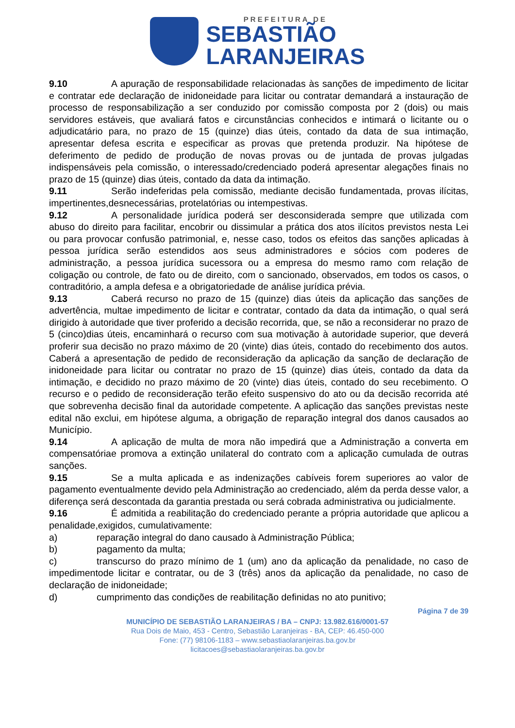PREFEITURA DE
SEBASTIÃO
LARANJEIRAS
9.10 A apuração de responsabilidade relacionadas às sanções de impedimento de licitar e contratar ede declaração de inidoneidade para licitar ou contratar demandará a instauração de processo de responsabilização a ser conduzido por comissão composta por 2 (dois) ou mais servidores estáveis, que avaliará fatos e circunstâncias conhecidos e intimará o licitante ou o adjudicatário para, no prazo de 15 (quinze) dias úteis, contado da data de sua intimação, apresentar defesa escrita e especificar as provas que pretenda produzir. Na hipótese de deferimento de pedido de produção de novas provas ou de juntada de provas julgadas indispensáveis pela comissão, o interessado/credenciado poderá apresentar alegações finais no prazo de 15 (quinze) dias úteis, contado da data da intimação.
9.11 Serão indeferidas pela comissão, mediante decisão fundamentada, provas ilícitas, impertinentes,desnecessárias, protelatórias ou intempestivas.
9.12 A personalidade jurídica poderá ser desconsiderada sempre que utilizada com abuso do direito para facilitar, encobrir ou dissimular a prática dos atos ilícitos previstos nesta Lei ou para provocar confusão patrimonial, e, nesse caso, todos os efeitos das sanções aplicadas à pessoa jurídica serão estendidos aos seus administradores e sócios com poderes de administração, a pessoa jurídica sucessora ou a empresa do mesmo ramo com relação de coligação ou controle, de fato ou de direito, com o sancionado, observados, em todos os casos, o contraditório, a ampla defesa e a obrigatoriedade de análise jurídica prévia.
9.13 Caberá recurso no prazo de 15 (quinze) dias úteis da aplicação das sanções de advertência, multae impedimento de licitar e contratar, contado da data da intimação, o qual será dirigido à autoridade que tiver proferido a decisão recorrida, que, se não a reconsiderar no prazo de 5 (cinco)dias úteis, encaminhará o recurso com sua motivação à autoridade superior, que deverá proferir sua decisão no prazo máximo de 20 (vinte) dias úteis, contado do recebimento dos autos. Caberá a apresentação de pedido de reconsideração da aplicação da sanção de declaração de inidoneidade para licitar ou contratar no prazo de 15 (quinze) dias úteis, contado da data da intimação, e decidido no prazo máximo de 20 (vinte) dias úteis, contado do seu recebimento. O recurso e o pedido de reconsideração terão efeito suspensivo do ato ou da decisão recorrida até que sobrevenha decisão final da autoridade competente. A aplicação das sanções previstas neste edital não exclui, em hipótese alguma, a obrigação de reparação integral dos danos causados ao Município.
9.14 A aplicação de multa de mora não impedirá que a Administração a converta em compensatóriae promova a extinção unilateral do contrato com a aplicação cumulada de outras sanções.
9.15 Se a multa aplicada e as indenizações cabíveis forem superiores ao valor de pagamento eventualmente devido pela Administração ao credenciado, além da perda desse valor, a diferença será descontada da garantia prestada ou será cobrada administrativa ou judicialmente.
9.16 É admitida a reabilitação do credenciado perante a própria autoridade que aplicou a penalidade,exigidos, cumulativamente:
a) reparação integral do dano causado à Administração Pública;
b) pagamento da multa;
c) transcurso do prazo mínimo de 1 (um) ano da aplicação da penalidade, no caso de impedimentode licitar e contratar, ou de 3 (três) anos da aplicação da penalidade, no caso de declaração de inidoneidade;
d) cumprimento das condições de reabilitação definidas no ato punitivo;
Página 7 de 39
MUNICÍPIO DE SEBASTIÃO LARANJEIRAS / BA – CNPJ: 13.982.616/0001-57
Rua Dois de Maio, 453 - Centro, Sebastião Laranjeiras - BA, CEP: 46.450-000
Fone: (77) 98106-1183 – www.sebastiaolaranjeiras.ba.gov.br
licitacoes@sebastiaolaranjeiras.ba.gov.br